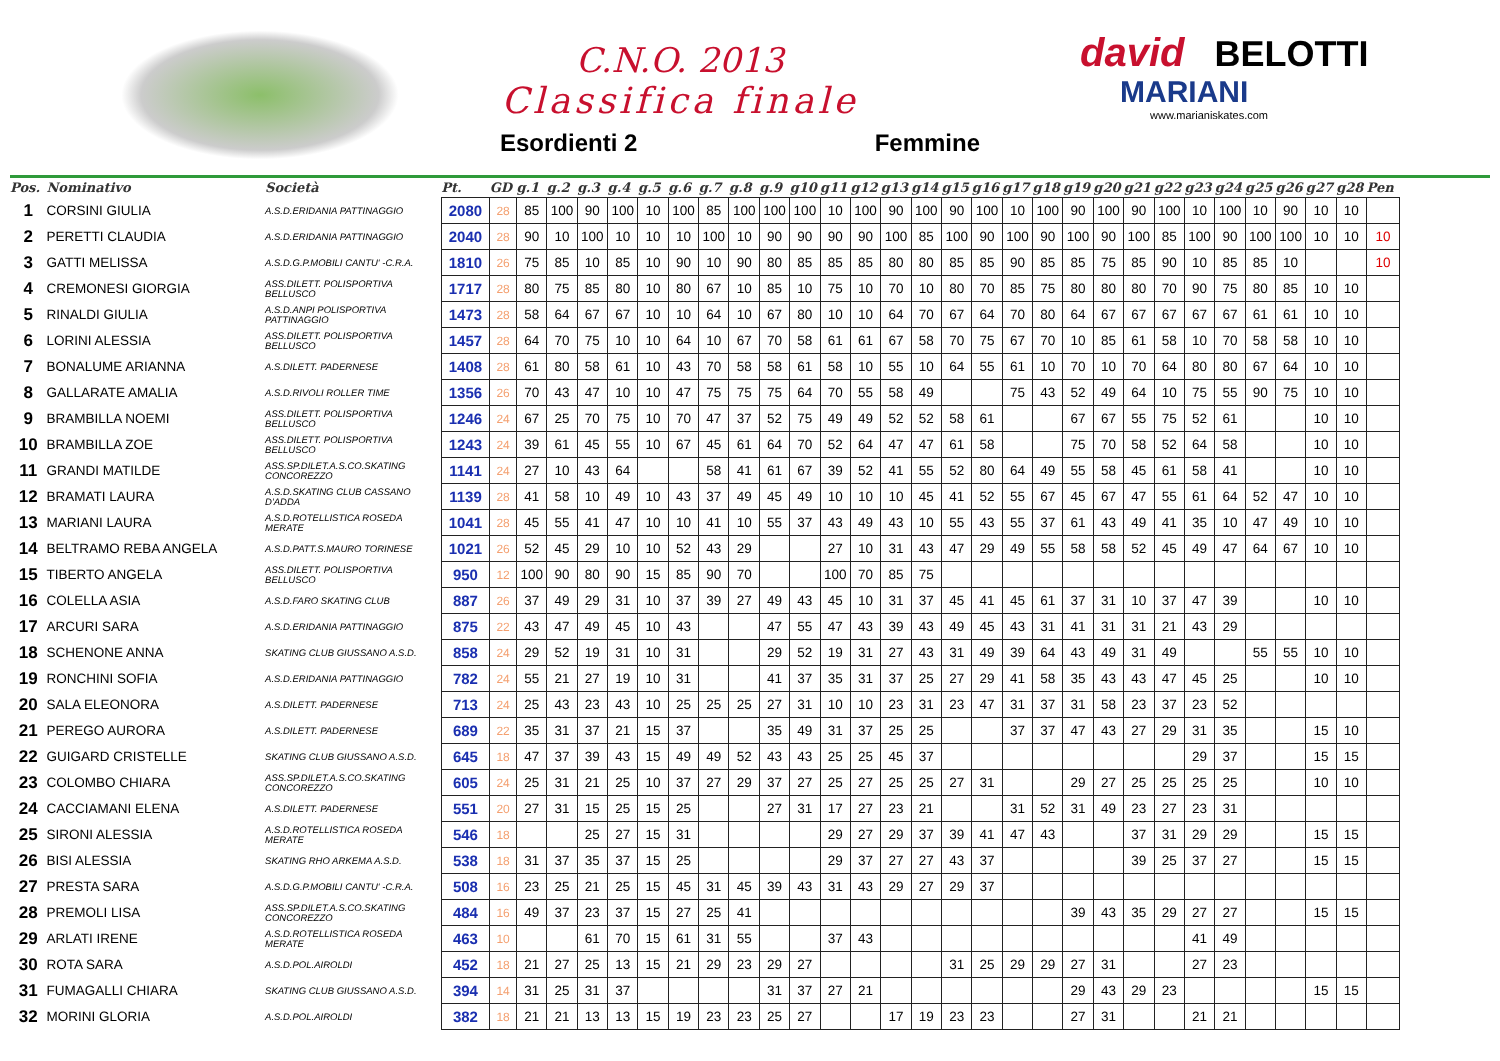C.N.O. 2013
Classifica finale
Esordienti 2 Femmine
david BELOTTI
MARIANI
www.marianiskates.com
| Pos. | Nominativo | Società | Pt. | GD | g.1 | g.2 | g.3 | g.4 | g.5 | g.6 | g.7 | g.8 | g.9 | g10 | g11 | g12 | g13 | g14 | g15 | g16 | g17 | g18 | g19 | g20 | g21 | g22 | g23 | g24 | g25 | g26 | g27 | g28 | Pen |
| --- | --- | --- | --- | --- | --- | --- | --- | --- | --- | --- | --- | --- | --- | --- | --- | --- | --- | --- | --- | --- | --- | --- | --- | --- | --- | --- | --- | --- | --- | --- | --- | --- | --- |
| 1 | CORSINI GIULIA | A.S.D.ERIDANIA PATTINAGGIO | 2080 | 28 | 85 | 100 | 90 | 100 | 10 | 100 | 85 | 100 | 100 | 100 | 10 | 100 | 90 | 100 | 90 | 100 | 10 | 100 | 90 | 100 | 90 | 100 | 10 | 100 | 10 | 90 | 10 | 10 | |
| 2 | PERETTI CLAUDIA | A.S.D.ERIDANIA PATTINAGGIO | 2040 | 28 | 90 | 10 | 100 | 10 | 10 | 10 | 100 | 10 | 90 | 90 | 90 | 90 | 100 | 85 | 100 | 90 | 100 | 90 | 100 | 90 | 100 | 85 | 100 | 90 | 100 | 100 | 10 | 10 | 10 |
| 3 | GATTI MELISSA | A.S.D.G.P.MOBILI CANTU' -C.R.A. | 1810 | 26 | 75 | 85 | 10 | 85 | 10 | 90 | 10 | 90 | 80 | 85 | 85 | 85 | 80 | 80 | 85 | 85 | 90 | 85 | 85 | 75 | 85 | 90 | 10 | 85 | 85 | 10 | | | 10 |
| 4 | CREMONESI GIORGIA | ASS.DILETT. POLISPORTIVA BELLUSCO | 1717 | 28 | 80 | 75 | 85 | 80 | 10 | 80 | 67 | 10 | 85 | 10 | 75 | 10 | 70 | 10 | 80 | 70 | 85 | 75 | 80 | 80 | 80 | 70 | 90 | 75 | 80 | 85 | 10 | 10 | |
| 5 | RINALDI GIULIA | A.S.D.ANPI POLISPORTIVA PATTINAGGIO | 1473 | 28 | 58 | 64 | 67 | 67 | 10 | 10 | 64 | 10 | 67 | 80 | 10 | 10 | 64 | 70 | 67 | 64 | 70 | 80 | 64 | 67 | 67 | 67 | 67 | 67 | 61 | 61 | 10 | 10 | |
| 6 | LORINI ALESSIA | ASS.DILETT. POLISPORTIVA BELLUSCO | 1457 | 28 | 64 | 70 | 75 | 10 | 10 | 64 | 10 | 67 | 70 | 58 | 61 | 61 | 67 | 58 | 70 | 75 | 67 | 70 | 10 | 85 | 61 | 58 | 10 | 70 | 58 | 58 | 10 | 10 | |
| 7 | BONALUME ARIANNA | A.S.DILETT. PADERNESE | 1408 | 28 | 61 | 80 | 58 | 61 | 10 | 43 | 70 | 58 | 58 | 61 | 58 | 10 | 55 | 10 | 64 | 55 | 61 | 10 | 70 | 10 | 70 | 64 | 80 | 80 | 67 | 64 | 10 | 10 | |
| 8 | GALLARATE AMALIA | A.S.D.RIVOLI ROLLER TIME | 1356 | 26 | 70 | 43 | 47 | 10 | 10 | 47 | 75 | 75 | 75 | 64 | 70 | 55 | 58 | 49 | | | 75 | 43 | 52 | 49 | 64 | 10 | 75 | 55 | 90 | 75 | 10 | 10 | |
| 9 | BRAMBILLA NOEMI | ASS.DILETT. POLISPORTIVA BELLUSCO | 1246 | 24 | 67 | 25 | 70 | 75 | 10 | 70 | 47 | 37 | 52 | 75 | 49 | 49 | 52 | 52 | 58 | 61 | | | 67 | 67 | 55 | 75 | 52 | 61 | | | 10 | 10 | |
| 10 | BRAMBILLA ZOE | ASS.DILETT. POLISPORTIVA BELLUSCO | 1243 | 24 | 39 | 61 | 45 | 55 | 10 | 67 | 45 | 61 | 64 | 70 | 52 | 64 | 47 | 47 | 61 | 58 | | | 75 | 70 | 58 | 52 | 64 | 58 | | | 10 | 10 | |
| 11 | GRANDI MATILDE | ASS.SP.DILET.A.S.CO.SKATING CONCOREZZO | 1141 | 24 | 27 | 10 | 43 | 64 | | | 58 | 41 | 61 | 67 | 39 | 52 | 41 | 55 | 52 | 80 | 64 | 49 | 55 | 58 | 45 | 61 | 58 | 41 | | | 10 | 10 | |
| 12 | BRAMATI LAURA | A.S.D.SKATING CLUB CASSANO D'ADDA | 1139 | 28 | 41 | 58 | 10 | 49 | 10 | 43 | 37 | 49 | 45 | 49 | 10 | 10 | 10 | 45 | 41 | 52 | 55 | 67 | 45 | 67 | 47 | 55 | 61 | 64 | 52 | 47 | 10 | 10 | |
| 13 | MARIANI LAURA | A.S.D.ROTELLISTICA ROSEDA MERATE | 1041 | 28 | 45 | 55 | 41 | 47 | 10 | 10 | 41 | 10 | 55 | 37 | 43 | 49 | 43 | 10 | 55 | 43 | 55 | 37 | 61 | 43 | 49 | 41 | 35 | 10 | 47 | 49 | 10 | 10 | |
| 14 | BELTRAMO REBA ANGELA | A.S.D.PATT.S.MAURO TORINESE | 1021 | 26 | 52 | 45 | 29 | 10 | 10 | 52 | 43 | 29 | | | 27 | 10 | 31 | 43 | 47 | 29 | 49 | 55 | 58 | 58 | 52 | 45 | 49 | 47 | 64 | 67 | 10 | 10 | |
| 15 | TIBERTO ANGELA | ASS.DILETT. POLISPORTIVA BELLUSCO | 950 | 12 | 100 | 90 | 80 | 90 | 15 | 85 | 90 | 70 | | | 100 | 70 | 85 | 75 | | | | | | | | | | | | | | | |
| 16 | COLELLA ASIA | A.S.D.FARO SKATING CLUB | 887 | 26 | 37 | 49 | 29 | 31 | 10 | 37 | 39 | 27 | 49 | 43 | 45 | 10 | 31 | 37 | 45 | 41 | 45 | 61 | 37 | 31 | 10 | 37 | 47 | 39 | | | 10 | 10 | |
| 17 | ARCURI SARA | A.S.D.ERIDANIA PATTINAGGIO | 875 | 22 | 43 | 47 | 49 | 45 | 10 | 43 | | | 47 | 55 | 47 | 43 | 39 | 43 | 49 | 45 | 43 | 31 | 41 | 31 | 31 | 21 | 43 | 29 | | | | | |
| 18 | SCHENONE ANNA | SKATING CLUB GIUSSANO A.S.D. | 858 | 24 | 29 | 52 | 19 | 31 | 10 | 31 | | | 29 | 52 | 19 | 31 | 27 | 43 | 31 | 49 | 39 | 64 | 43 | 49 | 31 | 49 | | | 55 | 55 | 10 | 10 | |
| 19 | RONCHINI SOFIA | A.S.D.ERIDANIA PATTINAGGIO | 782 | 24 | 55 | 21 | 27 | 19 | 10 | 31 | | | 41 | 37 | 35 | 31 | 37 | 25 | 27 | 29 | 41 | 58 | 35 | 43 | 43 | 47 | 45 | 25 | | | 10 | 10 | |
| 20 | SALA ELEONORA | A.S.DILETT. PADERNESE | 713 | 24 | 25 | 43 | 23 | 43 | 10 | 25 | 25 | 25 | 27 | 31 | 10 | 10 | 23 | 31 | 23 | 47 | 31 | 37 | 31 | 58 | 23 | 37 | 23 | 52 | | | | | |
| 21 | PEREGO AURORA | A.S.DILETT. PADERNESE | 689 | 22 | 35 | 31 | 37 | 21 | 15 | 37 | | | 35 | 49 | 31 | 37 | 25 | 25 | | | 37 | 37 | 47 | 43 | 27 | 29 | 31 | 35 | | | 15 | 10 | |
| 22 | GUIGARD CRISTELLE | SKATING CLUB GIUSSANO A.S.D. | 645 | 18 | 47 | 37 | 39 | 43 | 15 | 49 | 49 | 52 | 43 | 43 | 25 | 25 | 45 | 37 | | | | | | | | | 29 | 37 | | | 15 | 15 | |
| 23 | COLOMBO CHIARA | ASS.SP.DILET.A.S.CO.SKATING CONCOREZZO | 605 | 24 | 25 | 31 | 21 | 25 | 10 | 37 | 27 | 29 | 37 | 27 | 25 | 27 | 25 | 25 | 27 | 31 | | | 29 | 27 | 25 | 25 | 25 | 25 | | | 10 | 10 | |
| 24 | CACCIAMANI ELENA | A.S.DILETT. PADERNESE | 551 | 20 | 27 | 31 | 15 | 25 | 15 | 25 | | | 27 | 31 | 17 | 27 | 23 | 21 | | | 31 | 52 | 31 | 49 | 23 | 27 | 23 | 31 | | | | | |
| 25 | SIRONI ALESSIA | A.S.D.ROTELLISTICA ROSEDA MERATE | 546 | 18 | | | 25 | 27 | 15 | 31 | | | | | 29 | 27 | 29 | 37 | 39 | 41 | 47 | 43 | | | 37 | 31 | 29 | 29 | | | 15 | 15 | |
| 26 | BISI ALESSIA | SKATING RHO ARKEMA A.S.D. | 538 | 18 | 31 | 37 | 35 | 37 | 15 | 25 | | | | | 29 | 37 | 27 | 27 | 43 | 37 | | | | | 39 | 25 | 37 | 27 | | | 15 | 15 | |
| 27 | PRESTA SARA | A.S.D.G.P.MOBILI CANTU' -C.R.A. | 508 | 16 | 23 | 25 | 21 | 25 | 15 | 45 | 31 | 45 | 39 | 43 | 31 | 43 | 29 | 27 | 29 | 37 | | | | | | | | | | | | | |
| 28 | PREMOLI LISA | ASS.SP.DILET.A.S.CO.SKATING CONCOREZZO | 484 | 16 | 49 | 37 | 23 | 37 | 15 | 27 | 25 | 41 | | | | | | | | | | | 39 | 43 | 35 | 29 | 27 | 27 | | | 15 | 15 | |
| 29 | ARLATI IRENE | A.S.D.ROTELLISTICA ROSEDA MERATE | 463 | 10 | | | 61 | 70 | 15 | 61 | 31 | 55 | | | 37 | 43 | | | | | | | | | | | 41 | 49 | | | | | |
| 30 | ROTA SARA | A.S.D.POL.AIROLDI | 452 | 18 | 21 | 27 | 25 | 13 | 15 | 21 | 29 | 23 | 29 | 27 | | | | | 31 | 25 | 29 | 29 | 27 | 31 | | | 27 | 23 | | | | | |
| 31 | FUMAGALLI CHIARA | SKATING CLUB GIUSSANO A.S.D. | 394 | 14 | 31 | 25 | 31 | 37 | | | | | 31 | 37 | 27 | 21 | | | | | | | 29 | 43 | 29 | 23 | | | | | 15 | 15 | |
| 32 | MORINI GLORIA | A.S.D.POL.AIROLDI | 382 | 18 | 21 | 21 | 13 | 13 | 15 | 19 | 23 | 23 | 25 | 27 | | | 17 | 19 | 23 | 23 | | | 27 | 31 | | | 21 | 21 | | | | | |